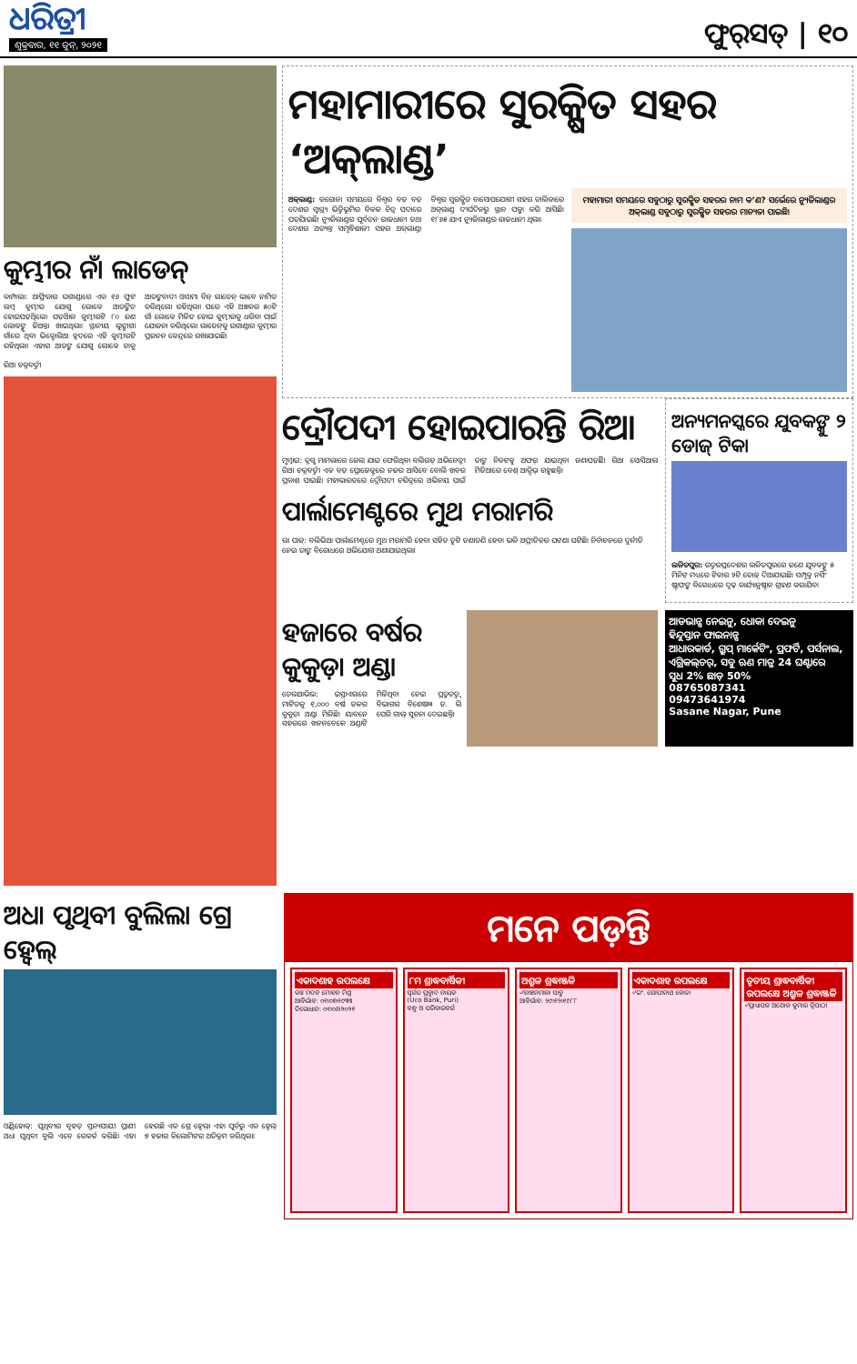ଧରିତ୍ରୀ
ଶୁକ୍ରବାର, ୧୧ ଜୁନ୍, ୨୦୨୧
ଫୁର୍‌ସତ୍ | ୧୦
କୁମ୍ଭୀର ନାଁ ଲାଡେନ୍
କାମ୍ପାଲା: ଆଫ୍ରିକାର ଉଗାଣ୍ଡାରେ ଏକ ୧୬ ଫୁଟ ଲମ୍ବ କୁମ୍ଭୀର ଯୋଗୁ ଲୋକେ ଆତଙ୍କିତ ହୋଇପଡ଼ିଥିଲେ। ଘଡ଼ିଆଳ କୁମ୍ଭୀରଟି ୮୦ ଜଣ ଲୋକଙ୍କୁ ଜିଅନ୍ତା ଖାଇଥିଲା। ସ୍ଥାନୀୟ ଲୁଙ୍ଗାଗା ଗାଁରେ ଥିବା ଭିକ୍ଟୋରିଆ ହ୍ରଦରେ ଏହି କୁମ୍ଭୀରଟି ରହିଥିଲା। ଏହାର ଆତଙ୍କ ଯୋଗୁ ଲୋକେ ତାକୁ ଆତଙ୍କବାଦୀ ଓସାମା ବିନ୍ ଲାଡେନ୍ ଭାବେ ନାମିତ କରିଥିଲେ। ରହିଥିଲା। ପରେ ଏହି ଅଞ୍ଚଳର ୫୦ଟି ଗାଁ ଲୋକେ ମିଳିତ ହୋଇ କୁମ୍ଭୀରକୁ ଧରିବା ପାଇଁ ଯୋଜନା କରିଥିଲେ। ଲାଡେନ୍‌କୁ ଉଗାଣ୍ଡାର କୁମ୍ଭୀର ପ୍ରଜନନ କେନ୍ଦ୍ରରେ ରଖାଯାଇଛି।
ରିଆ ଚକ୍ରବର୍ତ୍ତୀ
ମହାମାରୀରେ ସୁରକ୍ଷିତ ସହର ‘ଅକ୍‌ଲାଣ୍ଡ’
ଅକ୍‌ଲାଣ୍ଡ: କରୋନା ସମୟରେ ବିଶ୍ୱର ବଡ଼ ବଡ଼ ଦେଶର ସ୍ୱାସ୍ଥ୍ୟ ଭିତ୍ତିଭୂମିର ବିକଳ ଚିତ୍ର ପଦାରେ ପଡ଼ିଯାଇଛି। ନ୍ୟୁଜିଲାଣ୍ଡର ପୂର୍ବତନ ରାଜଧାନୀ ତଥା ଦେଶର ଅତ୍ୟନ୍ତ ସମୃଦ୍ଧିଶାଳୀ ସହର ଅକ୍‌ଲାଣ୍ଡ। ବିଶ୍ୱର ସୁରକ୍ଷିତ ବାସୋପଯୋଗୀ ସହର ତାଲିକାରେ ଅକ୍‌ଲାଣ୍ଡ ଦୀର୍ଘଦିନରୁ ସ୍ଥାନ ପକ୍କା କରି ଆସିଛି। ୧୮୬୫ ଯାଏ ନ୍ୟୁଜିଲାଣ୍ଡର ରାଜଧାନୀ ଥିଲା।
ମହାମାରୀ ସମୟରେ ସବୁଠାରୁ ସୁରକ୍ଷିତ ସହରର ନାମ କ’ଣ? ସର୍ଭେରେ ନ୍ୟୁଜିଲାଣ୍ଡର ଅକ୍‌ଲାଣ୍ଡ ସବୁଠାରୁ ସୁରକ୍ଷିତ ସହରର ମାନ୍ୟତା ପାଇଛି।
ଦ୍ରୌପଦୀ ହୋଇପାରନ୍ତି ରିଆ
ମୁମ୍ବାଇ: ଡ୍ରଗ୍ସ ମାମଲାରେ ଜେଲ ଯାଇ ଫେରିଥିବା ବଲିଉଡ୍ ଅଭିନେତ୍ରୀ ରିଆ ଚକ୍ରବର୍ତ୍ତୀ ଏକ ବଡ଼ ପ୍ରୋଜେକ୍ଟରେ ନଜର ଆସିବେ ବୋଲି ଖବର ପ୍ରକାଶ ପାଇଛି। ମହାଭାରତରେ ଦ୍ରୌପଦୀ ଚରିତ୍ରରେ ଅଭିନୟ ପାଇଁ ତାଙ୍କ ନିକଟକୁ ଅଫର୍ ଯାଇଥିବା ଜଣାପଡ଼ିଛି। ରିଆ ସୋସିଆଲ ମିଡିଆରେ ବେଶ୍ ଆକ୍ଟିଭ୍ ରହୁଛନ୍ତି।
ପାର୍ଲାମେଣ୍ଟରେ ମୁଥ ମରାମରି
ଲା ପାଜ୍: ବଲିଭିଆ ପାର୍ଲାମେଣ୍ଟରେ ମୁଥ ମରାମରି ହେବା ସହିତ ତୁଟି ତଣାତଣି ହେବା ଭଳି ଅପ୍ରୀତିକର ଘଟଣା ଘଟିଛି। ନିର୍ବାଚନରେ ଦୁର୍ନୀତି ନେଇ ତାଙ୍କ ବିରୋଧରେ ଅଭିଯୋଗ ଅଣାଯାଇଥିଲା।
ଅନ୍ୟମନସ୍କରେ ଯୁବକଙ୍କୁ ୨ ଡୋଜ୍ ଟିକା
ଲଳିତପୁର: ଉତ୍ତରପ୍ରଦେଶର ଲଳିତପୁରରେ ଜଣେ ଯୁବକଙ୍କୁ ୫ ମିନିଟ୍ ମଧ୍ୟରେ ଟିକାର ୨ଟି ଡୋଜ୍ ଦିଆଯାଇଛି। ସମ୍ପୃକ୍ତ ନର୍ସିଂ ଷ୍ଟାଫଙ୍କ ବିରୋଧରେ ଦୃଢ଼ କାର୍ଯ୍ୟାନୁଷ୍ଠାନ ଗ୍ରହଣ କରାଯିବ।
ହଜାରେ ବର୍ଷର କୁକୁଡ଼ା ଅଣ୍ଡା
ତେଲଆଭିଭ: ଇସ୍ରାଏଲରେ ମାଟିତଳୁ ୧,୦୦୦ ବର୍ଷ ତଳର କୁକୁଡ଼ା ଅଣ୍ଡା ମିଳିଛି। ୟାବନେ ସହରରେ ଖନନବେଳେ ଅଣ୍ଡାଟି ମିଳିଥିବା ନେଇ ପ୍ରତ୍ନତତ୍ତ୍ୱ ବିଭାଗର ବିଶେଷଜ୍ଞ ଡ. ଲି ପେରି ଗାଲ୍ ସୂଚନା ଦେଇଛନ୍ତି।
ଆଡଭାନ୍ସ ନେଇନୁ, ଧୋକା ଦେଇନୁ
ହିନ୍ଦୁସ୍ତାନ ଫାଇନାନ୍ସ
ଆଧାରକାର୍ଡ, ଗ୍ରୁପ୍ ମାର୍କେଟିଂ, ପ୍ରଫର୍ଟି, ପର୍ସନାଲ, ଏଗ୍ରିକଲ୍‌ଚର୍, ସବୁ ଋଣ ମାତ୍ର 24 ଘଣ୍ଟାରେ
ସୁଧ 2% ଛାଡ଼ 50%
08765087341
09473641974
Sasane Nagar, Pune
ଅଧା ପୃଥିବୀ ବୁଲିଲା ଗ୍ରେ ହ୍ୱେଲ୍
ଓ୍ୱିଣ୍ଡହୋକ୍: ପୃଥିବୀର ବୃହତ୍ ସ୍ତନ୍ୟପାୟୀ ପ୍ରାଣୀ ଅଧା ପୃଥିବୀ ବୁଲି ଏବେ ରେକର୍ଡ କରିଛି। ଏହା ହେଉଛି ଏକ ଗ୍ରେ ହ୍ୱେଲ୍। ଏହା ପୂର୍ବରୁ ଏକ ହ୍ୱେଲ୍ ୭ ହଜାର କିଲୋମିଟର ଅତିକ୍ରମ କରିଥିଲା।
ମନେ ପଡ଼ନ୍ତି
ଏକାଦଶାହ ଉପଲକ୍ଷେ
ଡାଃ ମଦନ ମୋହନ ମିଶ୍ର
ଆବିର୍ଭାବ: ୦୧।୦୭।୧୯୩୩
ତିରୋଧାନ: ୦୧।୦୬।୨୦୨୧
୮ମ ଶ୍ରାଦ୍ଧବାର୍ଷିକୀ
ସ୍ୱର୍ଗତ ପ୍ରହ୍ଲାଦ ନାୟକ
(Uco Bank, Puri)
ବନ୍ଧୁ ଓ ପରିବାରବର୍ଗ
ଅଶ୍ରୁଳ ଶ୍ରଦ୍ଧାଞ୍ଜଳି
୰କାଞ୍ଚନମାଳା ସାହୁ
ଆବିର୍ଭାବ: ୨୯।୧୨।୧୯୮୮
ଏକାଦଶାହ ଉପଲକ୍ଷେ
୰ଇଂ. ଗୋପୀନାଥ ହୋତା
ତୃତୀୟ ଶ୍ରାଦ୍ଧବାର୍ଷିକୀ ଉପଲକ୍ଷେ ଅଶ୍ରୁଳ ଶ୍ରଦ୍ଧାଞ୍ଜଳି
୰ପ୍ରାଧ୍ୟାପକ ଅଶୋକ କୁମାର ତ୍ରିପାଠୀ